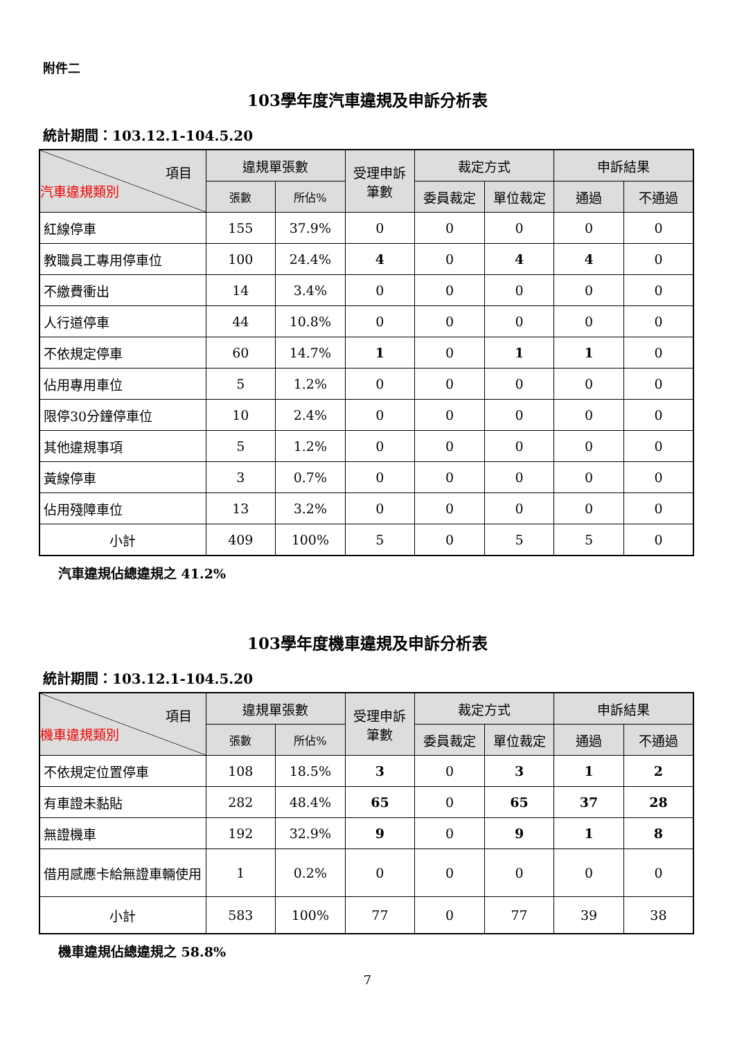附件二
103學年度汽車違規及申訴分析表
統計期間：103.12.1-104.5.20
| 項目 汽車違規類別 | 違規單張數 | | 受理申訴 筆數 | 裁定方式 | | 申訴結果 | |
| --- | --- | --- | --- | --- | --- | --- | --- |
| | 張數 | 所佔% | | 委員裁定 | 單位裁定 | 通過 | 不通過 |
| 紅線停車 | 155 | 37.9% | 0 | 0 | 0 | 0 | 0 |
| 教職員工專用停車位 | 100 | 24.4% | 4 | 0 | 4 | 4 | 0 |
| 不繳費衝出 | 14 | 3.4% | 0 | 0 | 0 | 0 | 0 |
| 人行道停車 | 44 | 10.8% | 0 | 0 | 0 | 0 | 0 |
| 不依規定停車 | 60 | 14.7% | 1 | 0 | 1 | 1 | 0 |
| 佔用專用車位 | 5 | 1.2% | 0 | 0 | 0 | 0 | 0 |
| 限停30分鐘停車位 | 10 | 2.4% | 0 | 0 | 0 | 0 | 0 |
| 其他違規事項 | 5 | 1.2% | 0 | 0 | 0 | 0 | 0 |
| 黃線停車 | 3 | 0.7% | 0 | 0 | 0 | 0 | 0 |
| 佔用殘障車位 | 13 | 3.2% | 0 | 0 | 0 | 0 | 0 |
| 小計 | 409 | 100% | 5 | 0 | 5 | 5 | 0 |
汽車違規佔總違規之 41.2%
103學年度機車違規及申訴分析表
統計期間：103.12.1-104.5.20
| 項目 機車違規類別 | 違規單張數 | | 受理申訴 筆數 | 裁定方式 | | 申訴結果 | |
| --- | --- | --- | --- | --- | --- | --- | --- |
| | 張數 | 所佔% | | 委員裁定 | 單位裁定 | 通過 | 不通過 |
| 不依規定位置停車 | 108 | 18.5% | 3 | 0 | 3 | 1 | 2 |
| 有車證未黏貼 | 282 | 48.4% | 65 | 0 | 65 | 37 | 28 |
| 無證機車 | 192 | 32.9% | 9 | 0 | 9 | 1 | 8 |
| 借用感應卡給無證車輛使用 | 1 | 0.2% | 0 | 0 | 0 | 0 | 0 |
| 小計 | 583 | 100% | 77 | 0 | 77 | 39 | 38 |
機車違規佔總違規之 58.8%
7